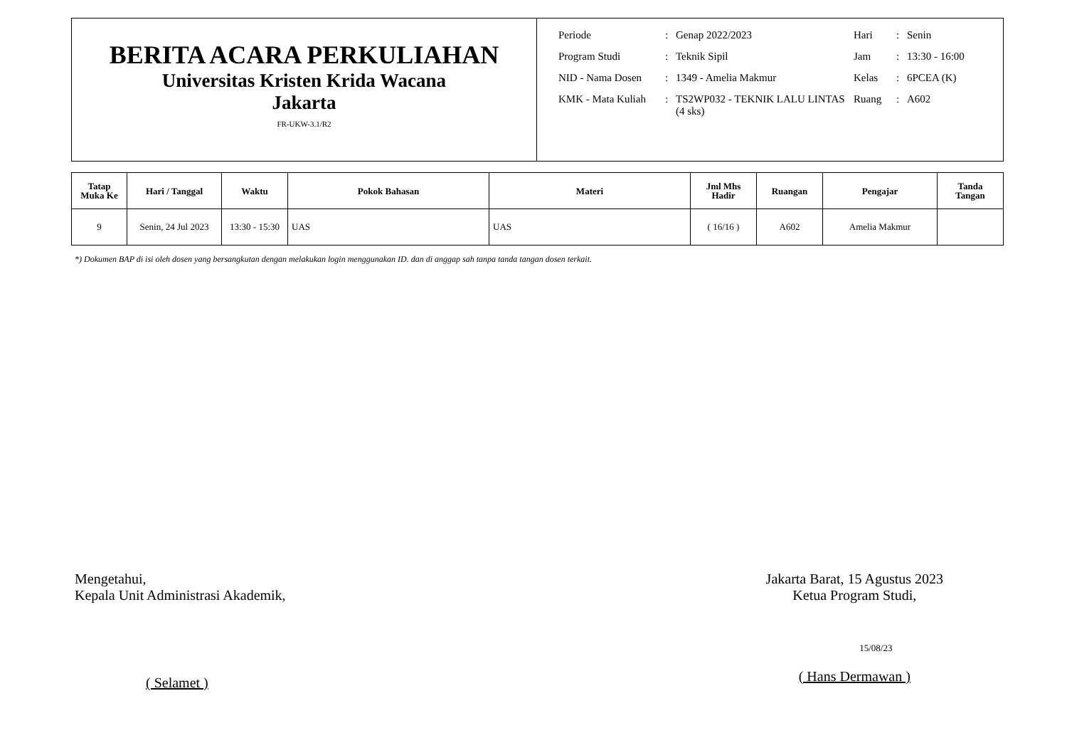BERITA ACARA PERKULIAHAN
Universitas Kristen Krida Wacana
Jakarta
FR-UKW-3.1/R2
| Periode | : | Genap 2022/2023 | Hari | : | Senin |
| Program Studi | : | Teknik Sipil | Jam | : | 13:30 - 16:00 |
| NID - Nama Dosen | : | 1349 - Amelia Makmur | Kelas | : | 6PCEA (K) |
| KMK - Mata Kuliah | : | TS2WP032 - TEKNIK LALU LINTAS (4 sks) | Ruang | : | A602 |
| Tatap Muka Ke | Hari / Tanggal | Waktu | Pokok Bahasan | Materi | Jml Mhs Hadir | Ruangan | Pengajar | Tanda Tangan |
| --- | --- | --- | --- | --- | --- | --- | --- | --- |
| 9 | Senin, 24 Jul 2023 | 13:30 - 15:30 | UAS | UAS | ( 16/16 ) | A602 | Amelia Makmur | |
*) Dokumen BAP di isi oleh dosen yang bersangkutan dengan melakukan login menggunakan ID. dan di anggap sah tanpa tanda tangan dosen terkait.
Mengetahui,
Kepala Unit Administrasi Akademik,
( Selamet )
Jakarta Barat, 15 Agustus 2023
Ketua Program Studi,
15/08/23
( Hans Dermawan )